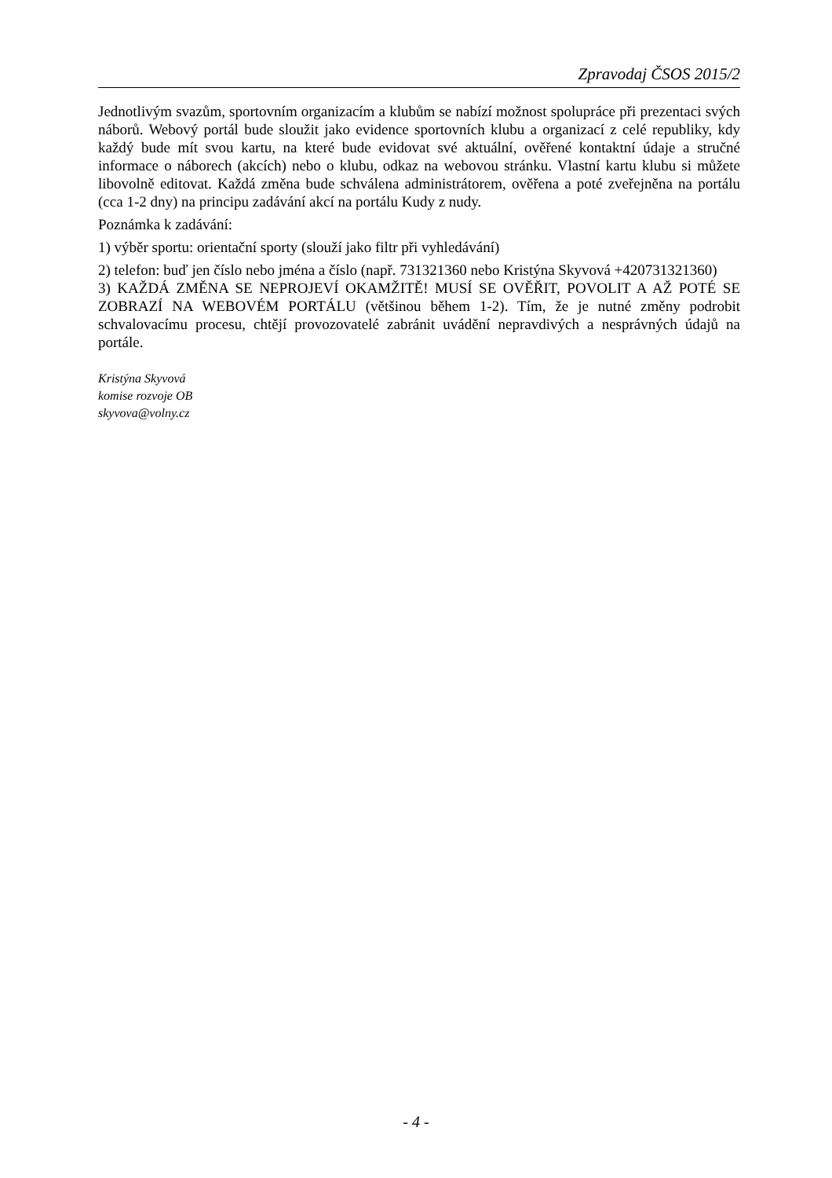Zpravodaj ČSOS 2015/2
Jednotlivým svazům, sportovním organizacím a klubům se nabízí možnost spolupráce při prezentaci svých náborů. Webový portál bude sloužit jako evidence sportovních klubu a organizací z celé republiky, kdy každý bude mít svou kartu, na které bude evidovat své aktuální, ověřené kontaktní údaje a stručné informace o náborech (akcích) nebo o klubu, odkaz na webovou stránku. Vlastní kartu klubu si můžete libovolně editovat. Každá změna bude schválena administrátorem, ověřena a poté zveřejněna na portálu (cca 1-2 dny) na principu zadávání akcí na portálu Kudy z nudy.
Poznámka k zadávání:
1) výběr sportu: orientační sporty (slouží jako filtr při vyhledávání)
2) telefon: buď jen číslo nebo jména a číslo (např. 731321360 nebo Kristýna Skyvová +420731321360)
3) KAŽDÁ ZMĚNA SE NEPROJEVÍ OKAMŽITĚ! MUSÍ SE OVĚŘIT, POVOLIT A AŽ POTÉ SE ZOBRAZÍ NA WEBOVÉM PORTÁLU (většinou během 1-2). Tím, že je nutné změny podrobit schvalovacímu procesu, chtějí provozovatelé zabránit uvádění nepravdivých a nesprávných údajů na portále.
Kristýna Skyvová
komise rozvoje OB
skyvova@volny.cz
- 4 -